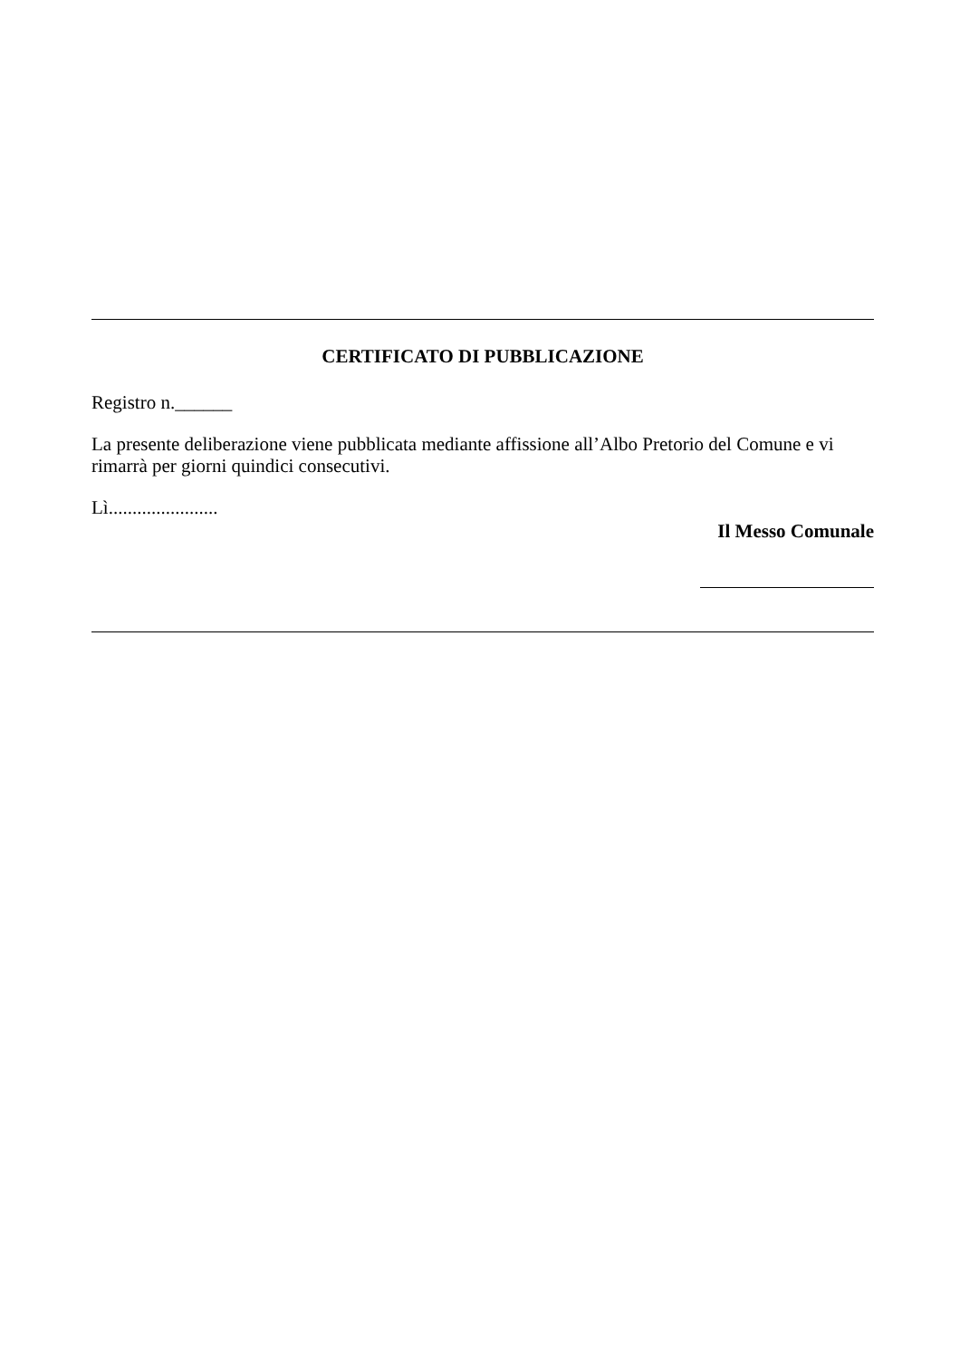CERTIFICATO DI PUBBLICAZIONE
Registro n.______
La presente deliberazione viene pubblicata mediante affissione all’Albo Pretorio del Comune e vi rimarrà per giorni quindici consecutivi.
Lì.......................
Il Messo Comunale